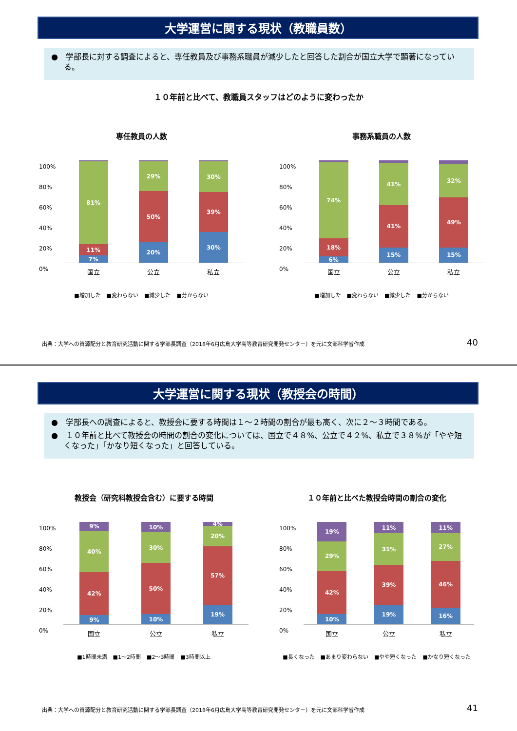大学運営に関する現状（教職員数）
●　学部長に対する調査によると、専任教員及び事務系職員が減少したと回答した割合が国立大学で顕著になっている。
１０年前と比べて、教職員スタッフはどのように変わったか
専任教員の人数
100%
80%
60%
40%
20%
0%
7%
11%
81%
20%
50%
29%
30%
39%
30%
国立 公立 私立
■増加した ■変わらない ■減少した ■分からない
事務系職員の人数
100%
80%
60%
40%
20%
0%
6%
18%
74%
15%
41%
41%
15%
49%
32%
国立 公立 私立
■増加した ■変わらない ■減少した ■分からない
出典：大学への資源配分と教育研究活動に関する学部長調査（2018年6月広島大学高等教育研究開発センター）を元に文部科学省作成
40
大学運営に関する現状（教授会の時間）
●　学部長への調査によると、教授会に要する時間は１～２時間の割合が最も高く、次に２～３時間である。
●　１０年前と比べて教授会の時間の割合の変化については、国立で４８%、公立で４２%、私立で３８%が「やや短くなった」「かなり短くなった」と回答している。
教授会（研究科教授会含む）に要する時間
100%
80%
60%
40%
20%
0%
9%
42%
40%
9%
10%
50%
30%
10%
19%
57%
20%
4%
国立 公立 私立
■1時間未満 ■1～2時間 ■2～3時間 ■3時間以上
１０年前と比べた教授会時間の割合の変化
100%
80%
60%
40%
20%
0%
10%
42%
29%
19%
19%
39%
31%
11%
16%
46%
27%
11%
国立 公立 私立
■長くなった ■あまり変わらない ■やや短くなった ■かなり短くなった
出典：大学への資源配分と教育研究活動に関する学部長調査（2018年6月広島大学高等教育研究開発センター）を元に文部科学省作成
41